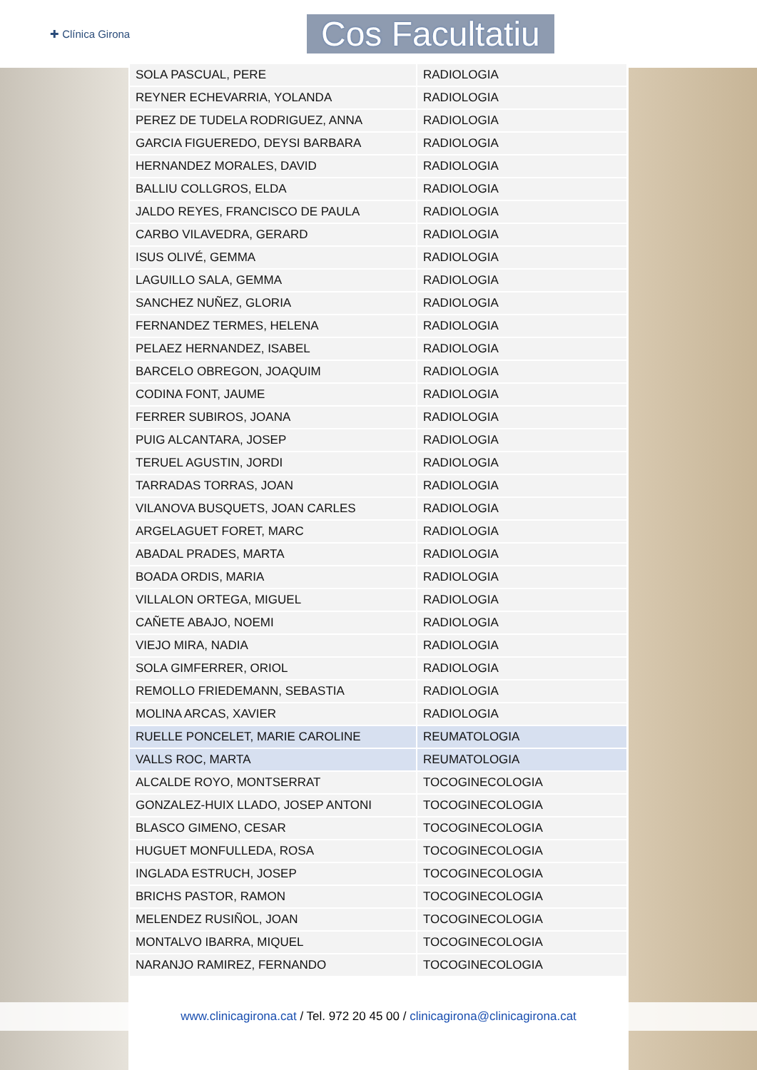✚ Clínica Girona
Cos Facultatiu
| SOLA PASCUAL, PERE | RADIOLOGIA |
| REYNER ECHEVARRIA, YOLANDA | RADIOLOGIA |
| PEREZ DE TUDELA RODRIGUEZ, ANNA | RADIOLOGIA |
| GARCIA FIGUEREDO, DEYSI BARBARA | RADIOLOGIA |
| HERNANDEZ MORALES, DAVID | RADIOLOGIA |
| BALLIU COLLGROS, ELDA | RADIOLOGIA |
| JALDO REYES, FRANCISCO DE PAULA | RADIOLOGIA |
| CARBO VILAVEDRA, GERARD | RADIOLOGIA |
| ISUS OLIVÉ, GEMMA | RADIOLOGIA |
| LAGUILLO SALA, GEMMA | RADIOLOGIA |
| SANCHEZ NUÑEZ, GLORIA | RADIOLOGIA |
| FERNANDEZ TERMES, HELENA | RADIOLOGIA |
| PELAEZ HERNANDEZ, ISABEL | RADIOLOGIA |
| BARCELO OBREGON, JOAQUIM | RADIOLOGIA |
| CODINA FONT, JAUME | RADIOLOGIA |
| FERRER SUBIROS, JOANA | RADIOLOGIA |
| PUIG ALCANTARA, JOSEP | RADIOLOGIA |
| TERUEL AGUSTIN, JORDI | RADIOLOGIA |
| TARRADAS TORRAS, JOAN | RADIOLOGIA |
| VILANOVA BUSQUETS, JOAN CARLES | RADIOLOGIA |
| ARGELAGUET FORET, MARC | RADIOLOGIA |
| ABADAL PRADES, MARTA | RADIOLOGIA |
| BOADA ORDIS, MARIA | RADIOLOGIA |
| VILLALON ORTEGA, MIGUEL | RADIOLOGIA |
| CAÑETE ABAJO, NOEMI | RADIOLOGIA |
| VIEJO MIRA, NADIA | RADIOLOGIA |
| SOLA GIMFERRER, ORIOL | RADIOLOGIA |
| REMOLLO FRIEDEMANN, SEBASTIA | RADIOLOGIA |
| MOLINA ARCAS, XAVIER | RADIOLOGIA |
| RUELLE PONCELET, MARIE CAROLINE | REUMATOLOGIA |
| VALLS ROC, MARTA | REUMATOLOGIA |
| ALCALDE ROYO, MONTSERRAT | TOCOGINECOLOGIA |
| GONZALEZ-HUIX LLADO, JOSEP ANTONI | TOCOGINECOLOGIA |
| BLASCO GIMENO, CESAR | TOCOGINECOLOGIA |
| HUGUET MONFULLEDA, ROSA | TOCOGINECOLOGIA |
| INGLADA ESTRUCH, JOSEP | TOCOGINECOLOGIA |
| BRICHS PASTOR, RAMON | TOCOGINECOLOGIA |
| MELENDEZ RUSIÑOL, JOAN | TOCOGINECOLOGIA |
| MONTALVO IBARRA, MIQUEL | TOCOGINECOLOGIA |
| NARANJO RAMIREZ, FERNANDO | TOCOGINECOLOGIA |
www.clinicagirona.cat / Tel. 972 20 45 00 / clinicagirona@clinicagirona.cat